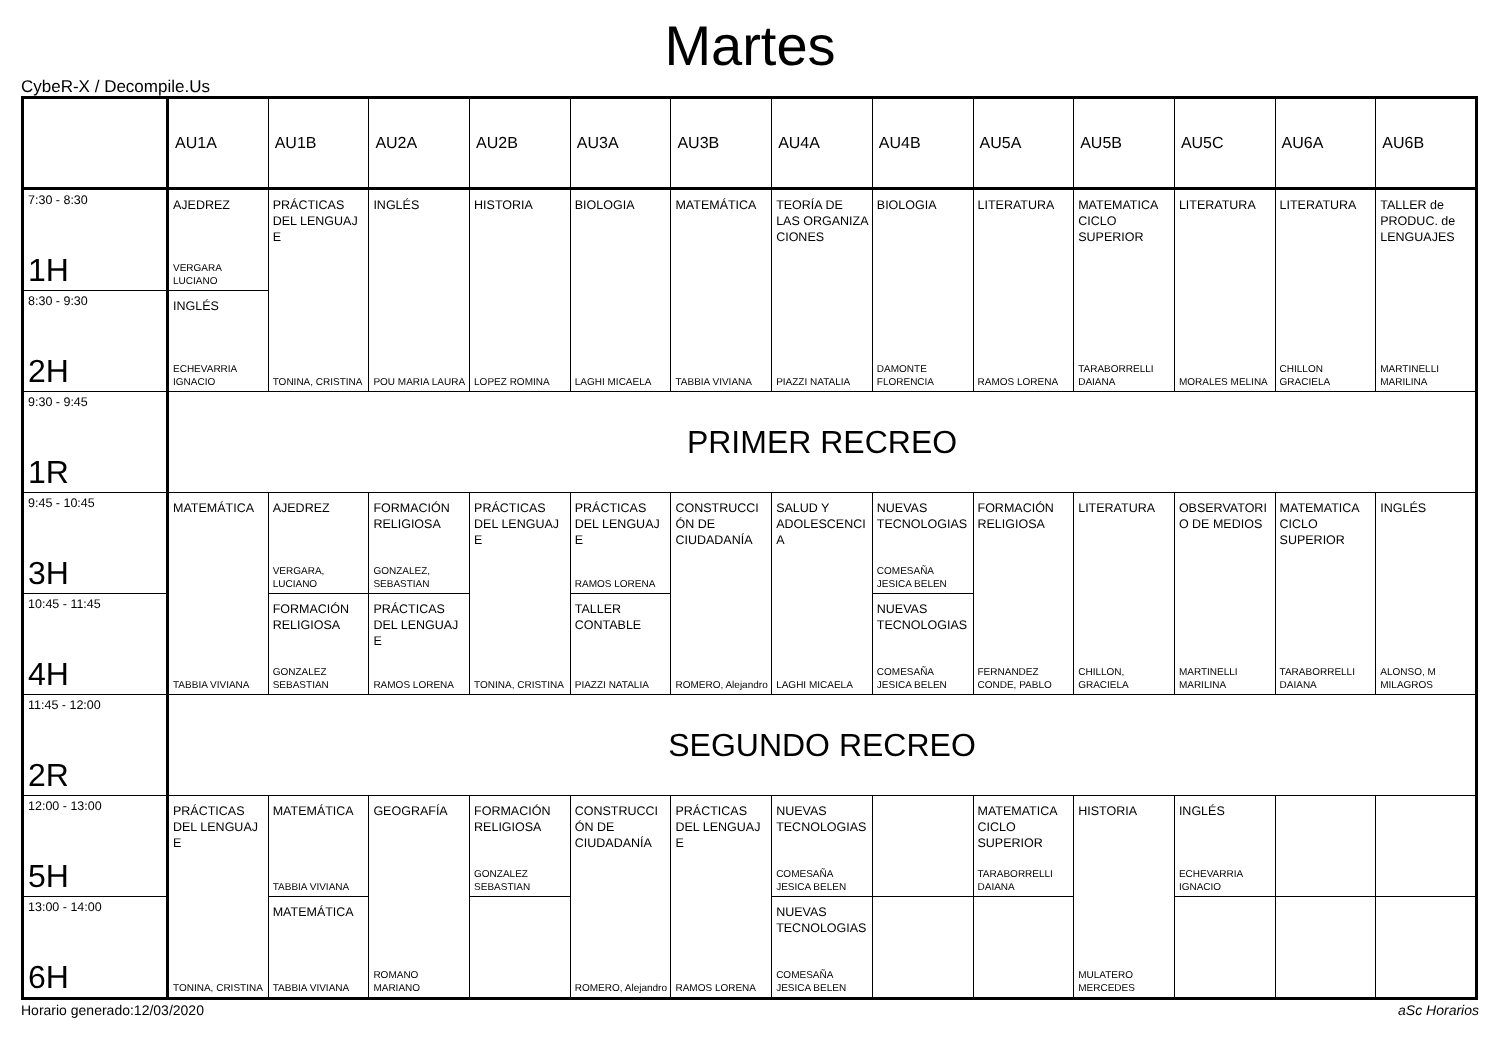Martes
CybeR-X / Decompile.Us
| | AU1A | AU1B | AU2A | AU2B | AU3A | AU3B | AU4A | AU4B | AU5A | AU5B | AU5C | AU6A | AU6B |
| --- | --- | --- | --- | --- | --- | --- | --- | --- | --- | --- | --- | --- | --- |
| 7:30 - 8:30 1H | AJEDREZ VERGARA LUCIANO | PRÁCTICAS DEL LENGUAJ E TONINA, CRISTINA | INGLÉS POU MARIA LAURA | HISTORIA LOPEZ ROMINA | BIOLOGIA LAGHI MICAELA | MATEMÁTICA TABBIA VIVIANA | TEORÍA DE LAS ORGANIZA CIONES PIAZZI NATALIA | BIOLOGIA DAMONTE FLORENCIA | LITERATURA RAMOS LORENA | MATEMATICA CICLO SUPERIOR TARABORRELLI DAIANA | LITERATURA MORALES MELINA | LITERATURA CHILLON GRACIELA | TALLER de PRODUC. de LENGUAJES MARTINELLI MARILINA |
| 8:30 - 9:30 2H | INGLÉS ECHEVARRIA IGNACIO | | | | | | | | | | | | |
| 9:30 - 9:45 1R | PRIMER RECREO | | | | | | | | | | | | |
| 9:45 - 10:45 3H | MATEMÁTICA TABBIA VIVIANA | AJEDREZ VERGARA, LUCIANO | FORMACIÓN RELIGIOSA GONZALEZ, SEBASTIAN | PRÁCTICAS DEL LENGUAJ E TONINA, CRISTINA | PRÁCTICAS DEL LENGUAJ E RAMOS LORENA | CONSTRUCCI ÓN DE CIUDADANÍA ROMERO, Alejandro | SALUD Y ADOLESCENCI A LAGHI MICAELA | NUEVAS TECNOLOGIAS COMESAÑA JESICA BELEN | FORMACIÓN RELIGIOSA FERNANDEZ CONDE, PABLO | LITERATURA CHILLON, GRACIELA | OBSERVATORI O DE MEDIOS MARTINELLI MARILINA | MATEMATICA CICLO SUPERIOR TARABORRELLI DAIANA | INGLÉS ALONSO, M MILAGROS |
| 10:45 - 11:45 4H | | FORMACIÓN RELIGIOSA GONZALEZ SEBASTIAN | PRÁCTICAS DEL LENGUAJ E RAMOS LORENA | | TALLER CONTABLE PIAZZI NATALIA | | | NUEVAS TECNOLOGIAS COMESAÑA JESICA BELEN | | | | | |
| 11:45 - 12:00 2R | SEGUNDO RECREO | | | | | | | | | | | | |
| 12:00 - 13:00 5H | PRÁCTICAS DEL LENGUAJ E TONINA, CRISTINA | MATEMÁTICA TABBIA VIVIANA | GEOGRAFÍA ROMANO MARIANO | FORMACIÓN RELIGIOSA GONZALEZ SEBASTIAN | CONSTRUCCI ÓN DE CIUDADANÍA ROMERO, Alejandro | PRÁCTICAS DEL LENGUAJ E RAMOS LORENA | NUEVAS TECNOLOGIAS COMESAÑA JESICA BELEN | | MATEMATICA CICLO SUPERIOR TARABORRELLI DAIANA | HISTORIA MULATERO MERCEDES | INGLÉS ECHEVARRIA IGNACIO | | |
| 13:00 - 14:00 6H | | MATEMÁTICA TABBIA VIVIANA | | | | | NUEVAS TECNOLOGIAS COMESAÑA JESICA BELEN | | | | | | |
Horario generado:12/03/2020 aSc Horarios